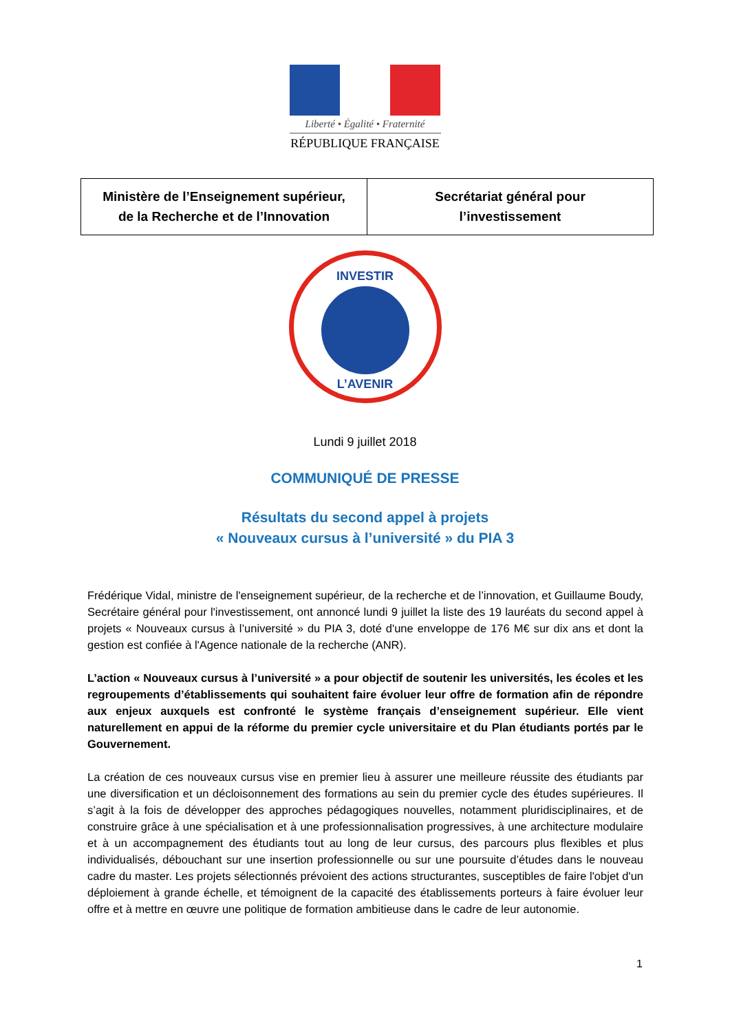Liberté • Égalité • Fraternité
RÉPUBLIQUE FRANÇAISE
| Ministère de l’Enseignement supérieur, de la Recherche et de l’Innovation | Secrétariat général pour l’investissement |
INVESTIR
L’AVENIR
Lundi 9 juillet 2018
COMMUNIQUÉ DE PRESSE
Résultats du second appel à projets
« Nouveaux cursus à l’université » du PIA 3
Frédérique Vidal, ministre de l'enseignement supérieur, de la recherche et de l’innovation, et Guillaume Boudy, Secrétaire général pour l'investissement, ont annoncé lundi 9 juillet la liste des 19 lauréats du second appel à projets « Nouveaux cursus à l’université » du PIA 3, doté d'une enveloppe de 176 M€ sur dix ans et dont la gestion est confiée à l'Agence nationale de la recherche (ANR).
L’action « Nouveaux cursus à l’université » a pour objectif de soutenir les universités, les écoles et les regroupements d’établissements qui souhaitent faire évoluer leur offre de formation afin de répondre aux enjeux auxquels est confronté le système français d’enseignement supérieur. Elle vient naturellement en appui de la réforme du premier cycle universitaire et du Plan étudiants portés par le Gouvernement.
La création de ces nouveaux cursus vise en premier lieu à assurer une meilleure réussite des étudiants par une diversification et un décloisonnement des formations au sein du premier cycle des études supérieures. Il s’agit à la fois de développer des approches pédagogiques nouvelles, notamment pluridisciplinaires, et de construire grâce à une spécialisation et à une professionnalisation progressives, à une architecture modulaire et à un accompagnement des étudiants tout au long de leur cursus, des parcours plus flexibles et plus individualisés, débouchant sur une insertion professionnelle ou sur une poursuite d’études dans le nouveau cadre du master. Les projets sélectionnés prévoient des actions structurantes, susceptibles de faire l'objet d'un déploiement à grande échelle, et témoignent de la capacité des établissements porteurs à faire évoluer leur offre et à mettre en œuvre une politique de formation ambitieuse dans le cadre de leur autonomie.
1